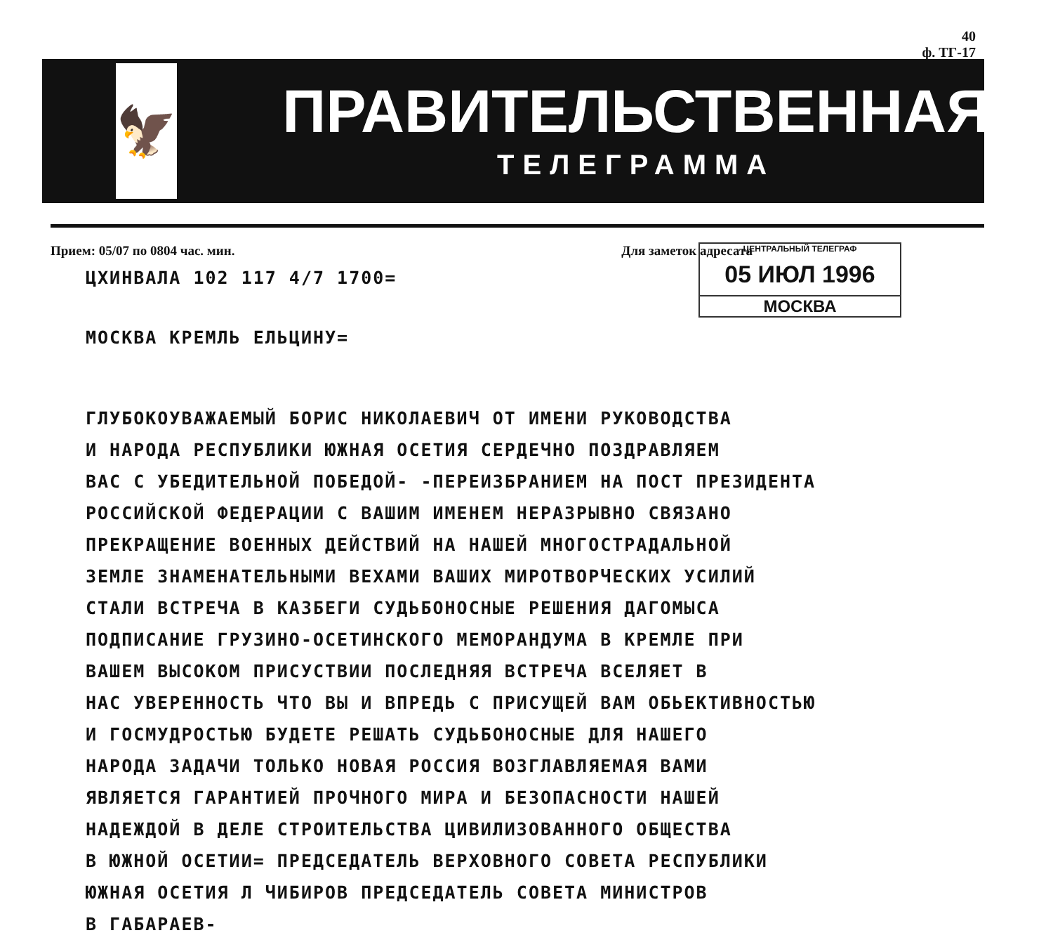40
ф. ТГ-17
🦅
ПРАВИТЕЛЬСТВЕННАЯ
ТЕЛЕГРАММА
Прием: 05/07 по 0804 час. мин. Для заметок адресата
ЦЕНТРАЛЬНЫЙ ТЕЛЕГРАФ
05 ИЮЛ 1996
МОСКВА
ЦХИНВАЛА 102 117 4/7 1700=
МОСКВА КРЕМЛЬ ЕЛЬЦИНУ=
ГЛУБОКОУВАЖАЕМЫЙ БОРИС НИКОЛАЕВИЧ ОТ ИМЕНИ РУКОВОДСТВА
И НАРОДА РЕСПУБЛИКИ ЮЖНАЯ ОСЕТИЯ СЕРДЕЧНО ПОЗДРАВЛЯЕМ
ВАС С УБЕДИТЕЛЬНОЙ ПОБЕДОЙ- -ПЕРЕИЗБРАНИЕМ НА ПОСТ ПРЕЗИДЕНТА
РОССИЙСКОЙ ФЕДЕРАЦИИ С ВАШИМ ИМЕНЕМ НЕРАЗРЫВНО СВЯЗАНО
ПРЕКРАЩЕНИЕ ВОЕННЫХ ДЕЙСТВИЙ НА НАШЕЙ МНОГОСТРАДАЛЬНОЙ
ЗЕМЛЕ ЗНАМЕНАТЕЛЬНЫМИ ВЕХАМИ ВАШИХ МИРОТВОРЧЕСКИХ УСИЛИЙ
СТАЛИ ВСТРЕЧА В КАЗБЕГИ СУДЬБОНОСНЫЕ РЕШЕНИЯ ДАГОМЫСА
ПОДПИСАНИЕ ГРУЗИНО-ОСЕТИНСКОГО МЕМОРАНДУМА В КРЕМЛЕ ПРИ
ВАШЕМ ВЫСОКОМ ПРИСУСТВИИ ПОСЛЕДНЯЯ ВСТРЕЧА ВСЕЛЯЕТ В
НАС УВЕРЕННОСТЬ ЧТО ВЫ И ВПРЕДЬ С ПРИСУЩЕЙ ВАМ ОБЬЕКТИВНОСТЬЮ
И ГОСМУДРОСТЬЮ БУДЕТЕ РЕШАТЬ СУДЬБОНОСНЫЕ ДЛЯ НАШЕГО
НАРОДА ЗАДАЧИ ТОЛЬКО НОВАЯ РОССИЯ ВОЗГЛАВЛЯЕМАЯ ВАМИ
ЯВЛЯЕТСЯ ГАРАНТИЕЙ ПРОЧНОГО МИРА И БЕЗОПАСНОСТИ НАШЕЙ
НАДЕЖДОЙ В ДЕЛЕ СТРОИТЕЛЬСТВА ЦИВИЛИЗОВАННОГО ОБЩЕСТВА
В ЮЖНОЙ ОСЕТИИ= ПРЕДСЕДАТЕЛЬ ВЕРХОВНОГО СОВЕТА РЕСПУБЛИКИ
ЮЖНАЯ ОСЕТИЯ Л ЧИБИРОВ ПРЕДСЕДАТЕЛЬ СОВЕТА МИНИСТРОВ
В ГАБАРАЕВ-